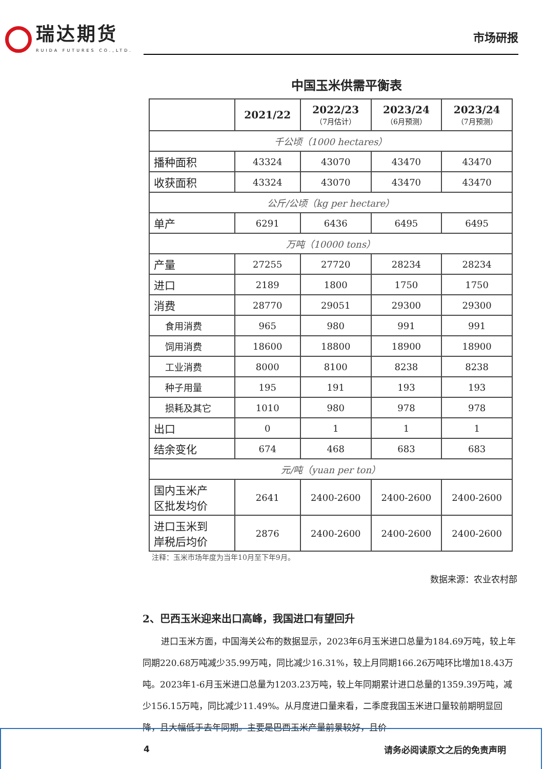瑞达期货
RUIDA FUTURES CO.,LTD.
市场研报
中国玉米供需平衡表
| | 2021/22 | 2022/23 （7月估计） | 2023/24 （6月预测） | 2023/24 （7月预测） |
| --- | --- | --- | --- | --- |
| 千公顷（1000 hectares） | | | | |
| 播种面积 | 43324 | 43070 | 43470 | 43470 |
| 收获面积 | 43324 | 43070 | 43470 | 43470 |
| 公斤/公顷（kg per hectare） | | | | |
| 单产 | 6291 | 6436 | 6495 | 6495 |
| 万吨（10000 tons） | | | | |
| 产量 | 27255 | 27720 | 28234 | 28234 |
| 进口 | 2189 | 1800 | 1750 | 1750 |
| 消费 | 28770 | 29051 | 29300 | 29300 |
| 食用消费 | 965 | 980 | 991 | 991 |
| 饲用消费 | 18600 | 18800 | 18900 | 18900 |
| 工业消费 | 8000 | 8100 | 8238 | 8238 |
| 种子用量 | 195 | 191 | 193 | 193 |
| 损耗及其它 | 1010 | 980 | 978 | 978 |
| 出口 | 0 | 1 | 1 | 1 |
| 结余变化 | 674 | 468 | 683 | 683 |
| 元/吨（yuan per ton） | | | | |
| 国内玉米产 区批发均价 | 2641 | 2400-2600 | 2400-2600 | 2400-2600 |
| 进口玉米到 岸税后均价 | 2876 | 2400-2600 | 2400-2600 | 2400-2600 |
注释：玉米市场年度为当年10月至下年9月。
数据来源：农业农村部
2、巴西玉米迎来出口高峰，我国进口有望回升
进口玉米方面，中国海关公布的数据显示，2023年6月玉米进口总量为184.69万吨，较上年同期220.68万吨减少35.99万吨，同比减少16.31%，较上月同期166.26万吨环比增加18.43万吨。2023年1-6月玉米进口总量为1203.23万吨，较上年同期累计进口总量的1359.39万吨，减少156.15万吨，同比减少11.49%。从月度进口量来看，二季度我国玉米进口量较前期明显回降，且大幅低于去年同期。主要是巴西玉米产量前景较好，且价
4 请务必阅读原文之后的免责声明